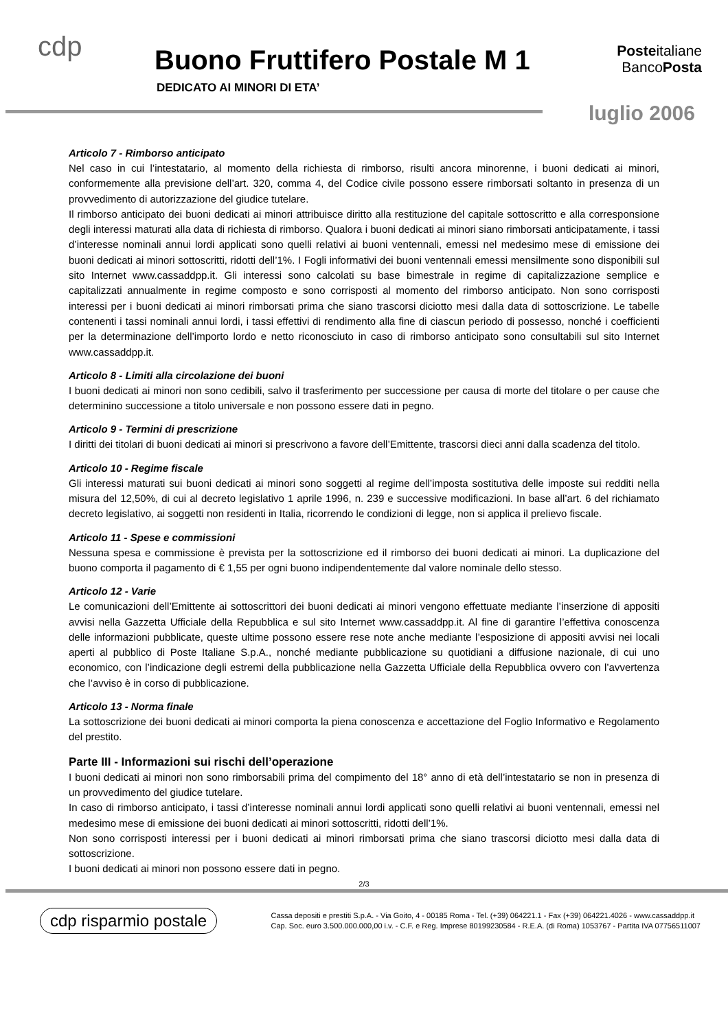cdp Buono Fruttifero Postale M 1
DEDICATO AI MINORI DI ETA’
Posteitaliane
BancoPosta
luglio 2006
Articolo 7 - Rimborso anticipato
Nel caso in cui l’intestatario, al momento della richiesta di rimborso, risulti ancora minorenne, i buoni dedicati ai minori, conformemente alla previsione dell’art. 320, comma 4, del Codice civile possono essere rimborsati soltanto in presenza di un provvedimento di autorizzazione del giudice tutelare.
Il rimborso anticipato dei buoni dedicati ai minori attribuisce diritto alla restituzione del capitale sottoscritto e alla corresponsione degli interessi maturati alla data di richiesta di rimborso. Qualora i buoni dedicati ai minori siano rimborsati anticipatamente, i tassi d’interesse nominali annui lordi applicati sono quelli relativi ai buoni ventennali, emessi nel medesimo mese di emissione dei buoni dedicati ai minori sottoscritti, ridotti dell’1%. I Fogli informativi dei buoni ventennali emessi mensilmente sono disponibili sul sito Internet www.cassaddpp.it. Gli interessi sono calcolati su base bimestrale in regime di capitalizzazione semplice e capitalizzati annualmente in regime composto e sono corrisposti al momento del rimborso anticipato. Non sono corrisposti interessi per i buoni dedicati ai minori rimborsati prima che siano trascorsi diciotto mesi dalla data di sottoscrizione. Le tabelle contenenti i tassi nominali annui lordi, i tassi effettivi di rendimento alla fine di ciascun periodo di possesso, nonché i coefficienti per la determinazione dell’importo lordo e netto riconosciuto in caso di rimborso anticipato sono consultabili sul sito Internet www.cassaddpp.it.
Articolo 8 - Limiti alla circolazione dei buoni
I buoni dedicati ai minori non sono cedibili, salvo il trasferimento per successione per causa di morte del titolare o per cause che determinino successione a titolo universale e non possono essere dati in pegno.
Articolo 9 - Termini di prescrizione
I diritti dei titolari di buoni dedicati ai minori si prescrivono a favore dell’Emittente, trascorsi dieci anni dalla scadenza del titolo.
Articolo 10 - Regime fiscale
Gli interessi maturati sui buoni dedicati ai minori sono soggetti al regime dell’imposta sostitutiva delle imposte sui redditi nella misura del 12,50%, di cui al decreto legislativo 1 aprile 1996, n. 239 e successive modificazioni. In base all’art. 6 del richiamato decreto legislativo, ai soggetti non residenti in Italia, ricorrendo le condizioni di legge, non si applica il prelievo fiscale.
Articolo 11 - Spese e commissioni
Nessuna spesa e commissione è prevista per la sottoscrizione ed il rimborso dei buoni dedicati ai minori. La duplicazione del buono comporta il pagamento di € 1,55 per ogni buono indipendentemente dal valore nominale dello stesso.
Articolo 12 - Varie
Le comunicazioni dell’Emittente ai sottoscrittori dei buoni dedicati ai minori vengono effettuate mediante l’inserzione di appositi avvisi nella Gazzetta Ufficiale della Repubblica e sul sito Internet www.cassaddpp.it. Al fine di garantire l’effettiva conoscenza delle informazioni pubblicate, queste ultime possono essere rese note anche mediante l’esposizione di appositi avvisi nei locali aperti al pubblico di Poste Italiane S.p.A., nonché mediante pubblicazione su quotidiani a diffusione nazionale, di cui uno economico, con l’indicazione degli estremi della pubblicazione nella Gazzetta Ufficiale della Repubblica ovvero con l’avvertenza che l’avviso è in corso di pubblicazione.
Articolo 13 - Norma finale
La sottoscrizione dei buoni dedicati ai minori comporta la piena conoscenza e accettazione del Foglio Informativo e Regolamento del prestito.
Parte III - Informazioni sui rischi dell’operazione
I buoni dedicati ai minori non sono rimborsabili prima del compimento del 18° anno di età dell’intestatario se non in presenza di un provvedimento del giudice tutelare.
In caso di rimborso anticipato, i tassi d’interesse nominali annui lordi applicati sono quelli relativi ai buoni ventennali, emessi nel medesimo mese di emissione dei buoni dedicati ai minori sottoscritti, ridotti dell’1%.
Non sono corrisposti interessi per i buoni dedicati ai minori rimborsati prima che siano trascorsi diciotto mesi dalla data di sottoscrizione.
I buoni dedicati ai minori non possono essere dati in pegno.
2/3
cdp risparmio postale
Cassa depositi e prestiti S.p.A. - Via Goito, 4 - 00185 Roma - Tel. (+39) 064221.1 - Fax (+39) 064221.4026 - www.cassaddpp.it
Cap. Soc. euro 3.500.000.000,00 i.v. - C.F. e Reg. Imprese 80199230584 - R.E.A. (di Roma) 1053767 - Partita IVA 07756511007